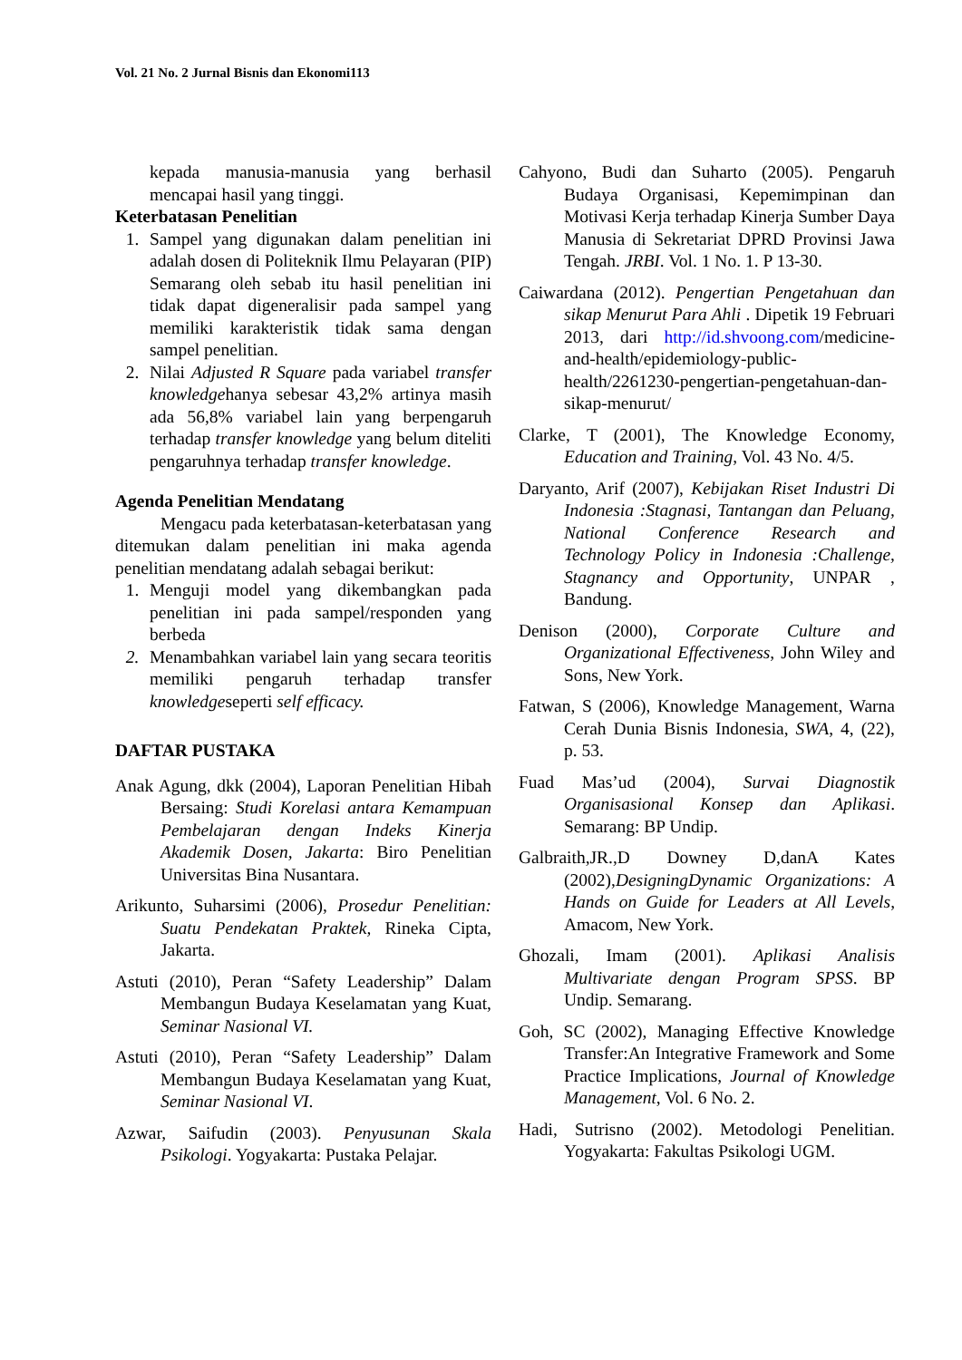Vol. 21 No. 2 Jurnal Bisnis dan Ekonomi113
kepada manusia-manusia yang berhasil mencapai hasil yang tinggi.
Keterbatasan Penelitian
1. Sampel yang digunakan dalam penelitian ini adalah dosen di Politeknik Ilmu Pelayaran (PIP) Semarang oleh sebab itu hasil penelitian ini tidak dapat digeneralisir pada sampel yang memiliki karakteristik tidak sama dengan sampel penelitian.
2. Nilai Adjusted R Square pada variabel transfer knowledgehanya sebesar 43,2% artinya masih ada 56,8% variabel lain yang berpengaruh terhadap transfer knowledge yang belum diteliti pengaruhnya terhadap transfer knowledge.
Agenda Penelitian Mendatang
Mengacu pada keterbatasan-keterbatasan yang ditemukan dalam penelitian ini maka agenda penelitian mendatang adalah sebagai berikut:
1. Menguji model yang dikembangkan pada penelitian ini pada sampel/responden yang berbeda
2. Menambahkan variabel lain yang secara teoritis memiliki pengaruh terhadap transfer knowledgeseperti self efficacy.
DAFTAR PUSTAKA
Anak Agung, dkk (2004), Laporan Penelitian Hibah Bersaing: Studi Korelasi antara Kemampuan Pembelajaran dengan Indeks Kinerja Akademik Dosen, Jakarta: Biro Penelitian Universitas Bina Nusantara.
Arikunto, Suharsimi (2006), Prosedur Penelitian: Suatu Pendekatan Praktek, Rineka Cipta, Jakarta.
Astuti (2010), Peran “Safety Leadership” Dalam Membangun Budaya Keselamatan yang Kuat, Seminar Nasional VI.
Astuti (2010), Peran “Safety Leadership” Dalam Membangun Budaya Keselamatan yang Kuat, Seminar Nasional VI.
Azwar, Saifudin (2003). Penyusunan Skala Psikologi. Yogyakarta: Pustaka Pelajar.
Cahyono, Budi dan Suharto (2005). Pengaruh Budaya Organisasi, Kepemimpinan dan Motivasi Kerja terhadap Kinerja Sumber Daya Manusia di Sekretariat DPRD Provinsi Jawa Tengah. JRBI. Vol. 1 No. 1. P 13-30.
Caiwardana (2012). Pengertian Pengetahuan dan sikap Menurut Para Ahli . Dipetik 19 Februari 2013, dari http://id.shvoong.com/medicine-and-health/epidemiology-public-health/2261230-pengertian-pengetahuan-dan-sikap-menurut/
Clarke, T (2001), The Knowledge Economy, Education and Training, Vol. 43 No. 4/5.
Daryanto, Arif (2007), Kebijakan Riset Industri Di Indonesia :Stagnasi, Tantangan dan Peluang, National Conference Research and Technology Policy in Indonesia :Challenge, Stagnancy and Opportunity, UNPAR , Bandung.
Denison (2000), Corporate Culture and Organizational Effectiveness, John Wiley and Sons, New York.
Fatwan, S (2006), Knowledge Management, Warna Cerah Dunia Bisnis Indonesia, SWA, 4, (22), p. 53.
Fuad Mas’ud (2004), Survai Diagnostik Organisasional Konsep dan Aplikasi. Semarang: BP Undip.
Galbraith,JR.,D Downey D,danA Kates (2002),DesigningDynamic Organizations: A Hands on Guide for Leaders at All Levels, Amacom, New York.
Ghozali, Imam (2001). Aplikasi Analisis Multivariate dengan Program SPSS. BP Undip. Semarang.
Goh, SC (2002), Managing Effective Knowledge Transfer:An Integrative Framework and Some Practice Implications, Journal of Knowledge Management, Vol. 6 No. 2.
Hadi, Sutrisno (2002). Metodologi Penelitian. Yogyakarta: Fakultas Psikologi UGM.